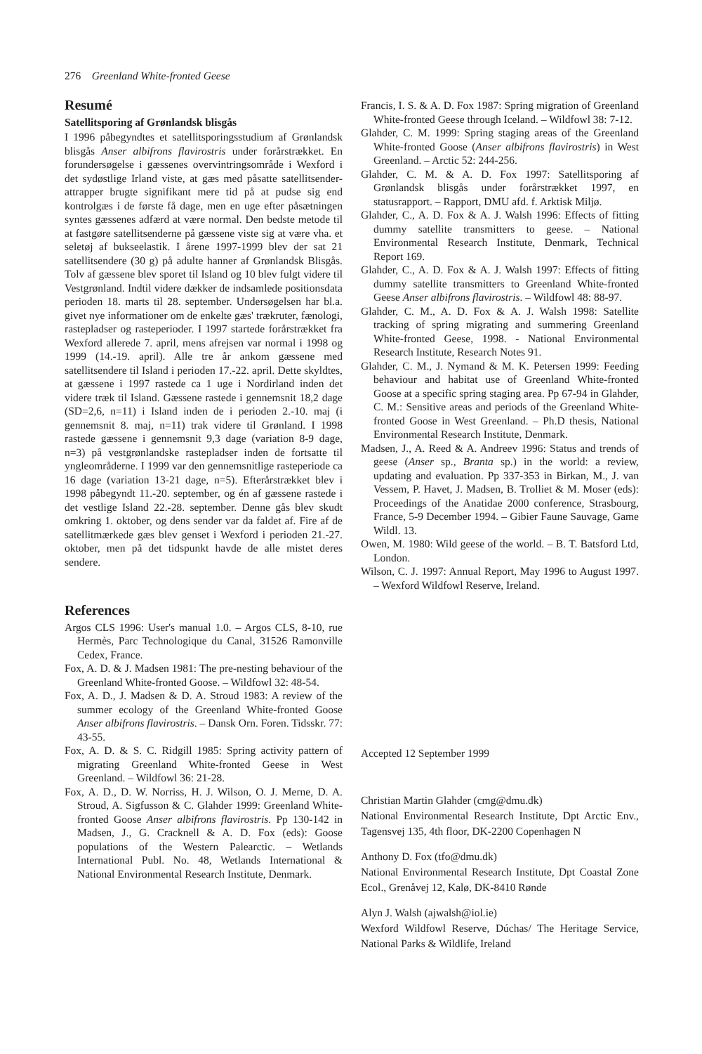276 Greenland White-fronted Geese
Resumé
Satellitsporing af Grønlandsk blisgås
I 1996 påbegyndtes et satellitsporingsstudium af Grønlandsk blisgås Anser albifrons flavirostris under forårstrækket. En forundersøgelse i gæssenes overvintringsområde i Wexford i det sydøstlige Irland viste, at gæs med påsatte satellitsender-attrapper brugte signifikant mere tid på at pudse sig end kontrolgæs i de første få dage, men en uge efter påsætningen syntes gæssenes adfærd at være normal. Den bedste metode til at fastgøre satellitsenderne på gæssene viste sig at være vha. et seletøj af bukseelastik. I årene 1997-1999 blev der sat 21 satellitsendere (30 g) på adulte hanner af Grønlandsk Blisgås. Tolv af gæssene blev sporet til Island og 10 blev fulgt videre til Vestgrønland. Indtil videre dækker de indsamlede positionsdata perioden 18. marts til 28. september. Undersøgelsen har bl.a. givet nye informationer om de enkelte gæs' trækruter, fænologi, rastepladser og rasteperioder. I 1997 startede forårstrækket fra Wexford allerede 7. april, mens afrejsen var normal i 1998 og 1999 (14.-19. april). Alle tre år ankom gæssene med satellitsendere til Island i perioden 17.-22. april. Dette skyldtes, at gæssene i 1997 rastede ca 1 uge i Nordirland inden det videre træk til Island. Gæssene rastede i gennemsnit 18,2 dage (SD=2,6, n=11) i Island inden de i perioden 2.-10. maj (i gennemsnit 8. maj, n=11) trak videre til Grønland. I 1998 rastede gæssene i gennemsnit 9,3 dage (variation 8-9 dage, n=3) på vestgrønlandske rastepladser inden de fortsatte til yngleområderne. I 1999 var den gennemsnitlige rasteperiode ca 16 dage (variation 13-21 dage, n=5). Efterårstrækket blev i 1998 påbegyndt 11.-20. september, og én af gæssene rastede i det vestlige Island 22.-28. september. Denne gås blev skudt omkring 1. oktober, og dens sender var da faldet af. Fire af de satellitmærkede gæs blev genset i Wexford i perioden 21.-27. oktober, men på det tidspunkt havde de alle mistet deres sendere.
References
Argos CLS 1996: User's manual 1.0. – Argos CLS, 8-10, rue Hermès, Parc Technologique du Canal, 31526 Ramonville Cedex, France.
Fox, A. D. & J. Madsen 1981: The pre-nesting behaviour of the Greenland White-fronted Goose. – Wildfowl 32: 48-54.
Fox, A. D., J. Madsen & D. A. Stroud 1983: A review of the summer ecology of the Greenland White-fronted Goose Anser albifrons flavirostris. – Dansk Orn. Foren. Tidsskr. 77: 43-55.
Fox, A. D. & S. C. Ridgill 1985: Spring activity pattern of migrating Greenland White-fronted Geese in West Greenland. – Wildfowl 36: 21-28.
Fox, A. D., D. W. Norriss, H. J. Wilson, O. J. Merne, D. A. Stroud, A. Sigfusson & C. Glahder 1999: Greenland White-fronted Goose Anser albifrons flavirostris. Pp 130-142 in Madsen, J., G. Cracknell & A. D. Fox (eds): Goose populations of the Western Palearctic. – Wetlands International Publ. No. 48, Wetlands International & National Environmental Research Institute, Denmark.
Francis, I. S. & A. D. Fox 1987: Spring migration of Greenland White-fronted Geese through Iceland. – Wildfowl 38: 7-12.
Glahder, C. M. 1999: Spring staging areas of the Greenland White-fronted Goose (Anser albifrons flavirostris) in West Greenland. – Arctic 52: 244-256.
Glahder, C. M. & A. D. Fox 1997: Satellitsporing af Grønlandsk blisgås under forårstrækket 1997, en statusrapport. – Rapport, DMU afd. f. Arktisk Miljø.
Glahder, C., A. D. Fox & A. J. Walsh 1996: Effects of fitting dummy satellite transmitters to geese. – National Environmental Research Institute, Denmark, Technical Report 169.
Glahder, C., A. D. Fox & A. J. Walsh 1997: Effects of fitting dummy satellite transmitters to Greenland White-fronted Geese Anser albifrons flavirostris. – Wildfowl 48: 88-97.
Glahder, C. M., A. D. Fox & A. J. Walsh 1998: Satellite tracking of spring migrating and summering Greenland White-fronted Geese, 1998. - National Environmental Research Institute, Research Notes 91.
Glahder, C. M., J. Nymand & M. K. Petersen 1999: Feeding behaviour and habitat use of Greenland White-fronted Goose at a specific spring staging area. Pp 67-94 in Glahder, C. M.: Sensitive areas and periods of the Greenland White-fronted Goose in West Greenland. – Ph.D thesis, National Environmental Research Institute, Denmark.
Madsen, J., A. Reed & A. Andreev 1996: Status and trends of geese (Anser sp., Branta sp.) in the world: a review, updating and evaluation. Pp 337-353 in Birkan, M., J. van Vessem, P. Havet, J. Madsen, B. Trolliet & M. Moser (eds): Proceedings of the Anatidae 2000 conference, Strasbourg, France, 5-9 December 1994. – Gibier Faune Sauvage, Game Wildl. 13.
Owen, M. 1980: Wild geese of the world. – B. T. Batsford Ltd, London.
Wilson, C. J. 1997: Annual Report, May 1996 to August 1997. – Wexford Wildfowl Reserve, Ireland.
Accepted 12 September 1999
Christian Martin Glahder (cmg@dmu.dk)
National Environmental Research Institute, Dpt Arctic Env., Tagensvej 135, 4th floor, DK-2200 Copenhagen N
Anthony D. Fox (tfo@dmu.dk)
National Environmental Research Institute, Dpt Coastal Zone Ecol., Grenåvej 12, Kalø, DK-8410 Rønde
Alyn J. Walsh (ajwalsh@iol.ie)
Wexford Wildfowl Reserve, Dúchas/ The Heritage Service, National Parks & Wildlife, Ireland